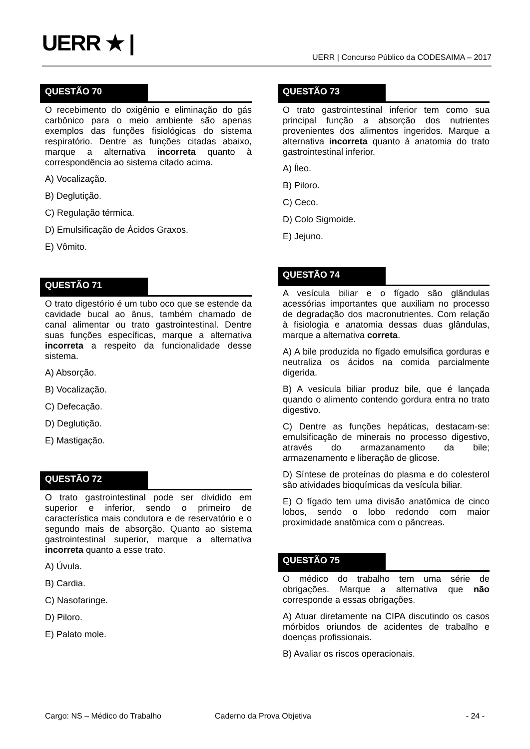UERR ★ |
UERR | Concurso Público da CODESAIMA – 2017
QUESTÃO 70
O recebimento do oxigênio e eliminação do gás carbônico para o meio ambiente são apenas exemplos das funções fisiológicas do sistema respiratório. Dentre as funções citadas abaixo, marque a alternativa incorreta quanto à correspondência ao sistema citado acima.
A) Vocalização.
B) Deglutição.
C) Regulação térmica.
D) Emulsificação de Ácidos Graxos.
E) Vômito.
QUESTÃO 71
O trato digestório é um tubo oco que se estende da cavidade bucal ao ânus, também chamado de canal alimentar ou trato gastrointestinal. Dentre suas funções específicas, marque a alternativa incorreta a respeito da funcionalidade desse sistema.
A) Absorção.
B) Vocalização.
C) Defecação.
D) Deglutição.
E) Mastigação.
QUESTÃO 72
O trato gastrointestinal pode ser dividido em superior e inferior, sendo o primeiro de característica mais condutora e de reservatório e o segundo mais de absorção. Quanto ao sistema gastrointestinal superior, marque a alternativa incorreta quanto a esse trato.
A) Úvula.
B) Cardia.
C) Nasofaringe.
D) Piloro.
E) Palato mole.
QUESTÃO 73
O trato gastrointestinal inferior tem como sua principal função a absorção dos nutrientes provenientes dos alimentos ingeridos. Marque a alternativa incorreta quanto à anatomia do trato gastrointestinal inferior.
A) Íleo.
B) Piloro.
C) Ceco.
D) Colo Sigmoide.
E) Jejuno.
QUESTÃO 74
A vesícula biliar e o fígado são glândulas acessórias importantes que auxiliam no processo de degradação dos macronutrientes. Com relação à fisiologia e anatomia dessas duas glândulas, marque a alternativa correta.
A) A bile produzida no fígado emulsifica gorduras e neutraliza os ácidos na comida parcialmente digerida.
B) A vesícula biliar produz bile, que é lançada quando o alimento contendo gordura entra no trato digestivo.
C) Dentre as funções hepáticas, destacam-se: emulsificação de minerais no processo digestivo, através do armazanamento da bile; armazenamento e liberação de glicose.
D) Síntese de proteínas do plasma e do colesterol são atividades bioquímicas da vesícula biliar.
E) O fígado tem uma divisão anatômica de cinco lobos, sendo o lobo redondo com maior proximidade anatômica com o pâncreas.
QUESTÃO 75
O médico do trabalho tem uma série de obrigações. Marque a alternativa que não corresponde a essas obrigações.
A) Atuar diretamente na CIPA discutindo os casos mórbidos oriundos de acidentes de trabalho e doenças profissionais.
B) Avaliar os riscos operacionais.
Cargo: NS – Médico do Trabalho Caderno da Prova Objetiva - 24 -